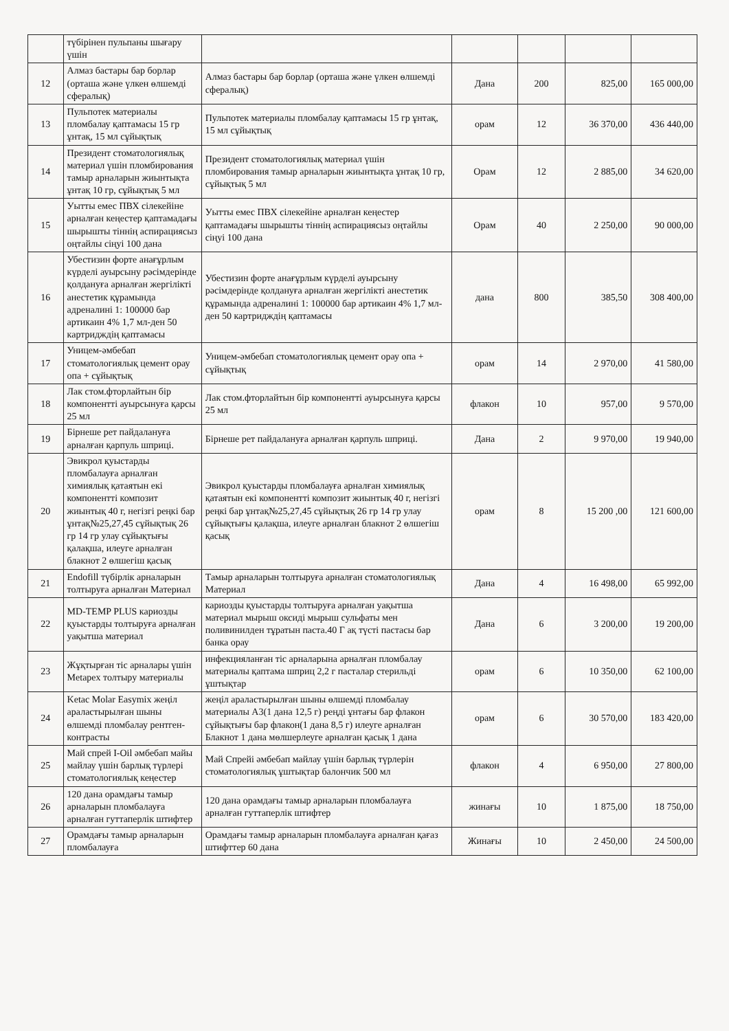| | түбірінен пульпаны шығару үшін | | | | | |
| 12 | Алмаз бастары бар борлар (орташа және үлкен өлшемді сфералық) | Алмаз бастары бар борлар (орташа және үлкен өлшемді сфералық) | Дана | 200 | 825,00 | 165 000,00 |
| 13 | Пульпотек материалы пломбалау қаптамасы 15 гр ұнтақ, 15 мл сұйықтық | Пульпотек материалы пломбалау қаптамасы 15 гр ұнтақ, 15 мл сұйықтық | орам | 12 | 36 370,00 | 436 440,00 |
| 14 | Президент стоматологиялық материал үшін пломбирования тамыр арналарын жиынтықта ұнтақ 10 гр, сұйықтық 5 мл | Президент стоматологиялық материал үшін пломбирования тамыр арналарын жиынтықта ұнтақ 10 гр, сұйықтық 5 мл | Орам | 12 | 2 885,00 | 34 620,00 |
| 15 | Уытты емес ПВХ сілекейіне арналған кеңестер қаптамадағы шырышты тіннің аспирациясыз оңтайлы сіңуі 100 дана | Уытты емес ПВХ сілекейіне арналған кеңестер қаптамадағы шырышты тіннің аспирациясыз оңтайлы сіңуі 100 дана | Орам | 40 | 2 250,00 | 90 000,00 |
| 16 | Убестизин форте анағұрлым күрделі ауырсыну рәсімдерінде қолдануға арналған жергілікті анестетик құрамында адреналині 1: 100000 бар артикаин 4% 1,7 мл-ден 50 картридждің қаптамасы | Убестизин форте анағұрлым күрделі ауырсыну рәсімдерінде қолдануға арналған жергілікті анестетик құрамында адреналині 1: 100000 бар артикаин 4% 1,7 мл-ден 50 картридждің қаптамасы | дана | 800 | 385,50 | 308 400,00 |
| 17 | Уницем-әмбебап стоматологиялық цемент орау опа + сұйықтық | Уницем-әмбебап стоматологиялық цемент орау опа + сұйықтық | орам | 14 | 2 970,00 | 41 580,00 |
| 18 | Лак стом.фторлайтын бір компонентті ауырсынуға қарсы 25 мл | Лак стом.фторлайтын бір компонентті ауырсынуға қарсы 25 мл | флакон | 10 | 957,00 | 9 570,00 |
| 19 | Бірнеше рет пайдалануға арналған қарпуль шприці. | Бірнеше рет пайдалануға арналған қарпуль шприці. | Дана | 2 | 9 970,00 | 19 940,00 |
| 20 | Эвикрол қуыстарды пломбалауға арналған химиялық қатаятын екі компонентті композит жиынтық 40 г, негізгі реңкі бар ұнтақ№25,27,45 сұйықтық 26 гр 14 гр улау сұйықтығы қалақша, илеуге арналған блакнот 2 өлшегіш қасық | Эвикрол қуыстарды пломбалауға арналған химиялық қатаятын екі компонентті композит жиынтық 40 г, негізгі реңкі бар ұнтақ№25,27,45 сұйықтық 26 гр 14 гр улау сұйықтығы қалақша, илеуге арналған блакнот 2 өлшегіш қасық | орам | 8 | 15 200 ,00 | 121 600,00 |
| 21 | Endofill түбірлік арналарын толтыруға арналған Материал | Тамыр арналарын толтыруға арналған стоматологиялық Материал | Дана | 4 | 16 498,00 | 65 992,00 |
| 22 | MD-TEMP PLUS кариозды қуыстарды толтыруға арналған уақытша материал | кариозды қуыстарды толтыруға арналған уақытша материал мырыш оксиді мырыш сульфаты мен поливинилден тұратын паста.40 Г ақ түсті пастасы бар банка орау | Дана | 6 | 3 200,00 | 19 200,00 |
| 23 | Жұқтырған тіс арналары үшін Metapex толтыру материалы | инфекцияланған тіс арналарына арналған пломбалау материалы қаптама шприц 2,2 г пасталар стерильді ұштықтар | орам | 6 | 10 350,00 | 62 100,00 |
| 24 | Ketac Molar Easymix жеңіл араластырылған шыны өлшемді пломбалау рентген-контрасты | жеңіл араластырылған шыны өлшемді пломбалау материалы А3(1 дана 12,5 г) реңді ұнтағы бар флакон сұйықтығы бар флакон(1 дана 8,5 г) илеуге арналған Блакнот 1 дана мөлшерлеуге арналған қасық 1 дана | орам | 6 | 30 570,00 | 183 420,00 |
| 25 | Май спрей I-Oil әмбебап майы майлау үшін барлық түрлері стоматологиялық кеңестер | Май Спрейі әмбебап майлау үшін барлық түрлерін стоматологиялық ұштықтар балончик 500 мл | флакон | 4 | 6 950,00 | 27 800,00 |
| 26 | 120 дана орамдағы тамыр арналарын пломбалауға арналған гуттаперлік штифтер | 120 дана орамдағы тамыр арналарын пломбалауға арналған гуттаперлік штифтер | жинағы | 10 | 1 875,00 | 18 750,00 |
| 27 | Орамдағы тамыр арналарын пломбалауға | Орамдағы тамыр арналарын пломбалауға арналған қағаз штифттер 60 дана | Жинағы | 10 | 2 450,00 | 24 500,00 |